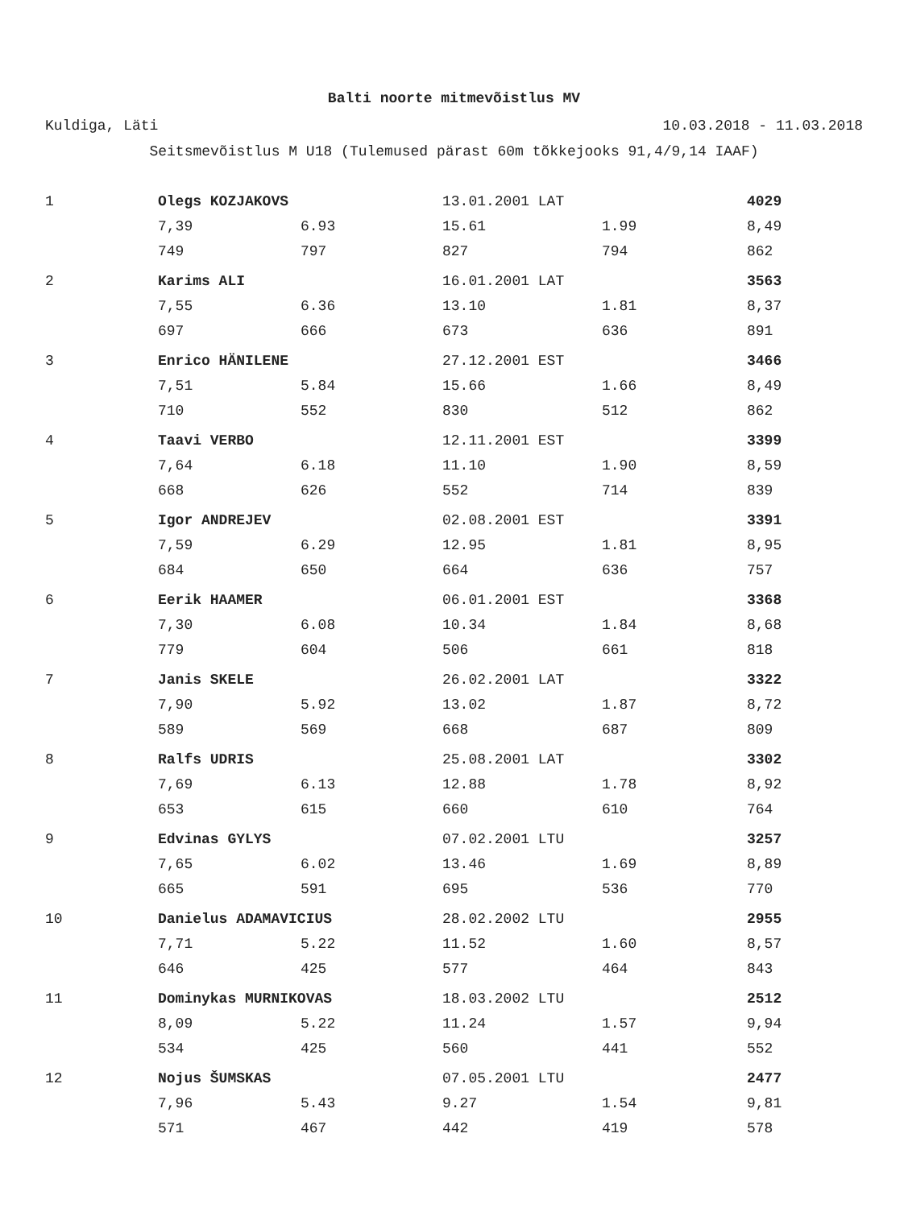Balti noorte mitmevõistlus MV
Kuldiga, Läti 10.03.2018 - 11.03.2018
Seitsmevõistlus M U18 (Tulemused pärast 60m tõkkejooks 91,4/9,14 IAAF)
| 1 | Olegs KOZJAKOVS | | 13.01.2001 LAT | | 4029 |
| | 7,39 | 6.93 | 15.61 | 1.99 | 8,49 |
| | 749 | 797 | 827 | 794 | 862 |
| 2 | Karims ALI | | 16.01.2001 LAT | | 3563 |
| | 7,55 | 6.36 | 13.10 | 1.81 | 8,37 |
| | 697 | 666 | 673 | 636 | 891 |
| 3 | Enrico HÄNILENE | | 27.12.2001 EST | | 3466 |
| | 7,51 | 5.84 | 15.66 | 1.66 | 8,49 |
| | 710 | 552 | 830 | 512 | 862 |
| 4 | Taavi VERBO | | 12.11.2001 EST | | 3399 |
| | 7,64 | 6.18 | 11.10 | 1.90 | 8,59 |
| | 668 | 626 | 552 | 714 | 839 |
| 5 | Igor ANDREJEV | | 02.08.2001 EST | | 3391 |
| | 7,59 | 6.29 | 12.95 | 1.81 | 8,95 |
| | 684 | 650 | 664 | 636 | 757 |
| 6 | Eerik HAAMER | | 06.01.2001 EST | | 3368 |
| | 7,30 | 6.08 | 10.34 | 1.84 | 8,68 |
| | 779 | 604 | 506 | 661 | 818 |
| 7 | Janis SKELE | | 26.02.2001 LAT | | 3322 |
| | 7,90 | 5.92 | 13.02 | 1.87 | 8,72 |
| | 589 | 569 | 668 | 687 | 809 |
| 8 | Ralfs UDRIS | | 25.08.2001 LAT | | 3302 |
| | 7,69 | 6.13 | 12.88 | 1.78 | 8,92 |
| | 653 | 615 | 660 | 610 | 764 |
| 9 | Edvinas GYLYS | | 07.02.2001 LTU | | 3257 |
| | 7,65 | 6.02 | 13.46 | 1.69 | 8,89 |
| | 665 | 591 | 695 | 536 | 770 |
| 10 | Danielus ADAMAVICIUS | | 28.02.2002 LTU | | 2955 |
| | 7,71 | 5.22 | 11.52 | 1.60 | 8,57 |
| | 646 | 425 | 577 | 464 | 843 |
| 11 | Dominykas MURNIKOVAS | | 18.03.2002 LTU | | 2512 |
| | 8,09 | 5.22 | 11.24 | 1.57 | 9,94 |
| | 534 | 425 | 560 | 441 | 552 |
| 12 | Nojus ŠUMSKAS | | 07.05.2001 LTU | | 2477 |
| | 7,96 | 5.43 | 9.27 | 1.54 | 9,81 |
| | 571 | 467 | 442 | 419 | 578 |